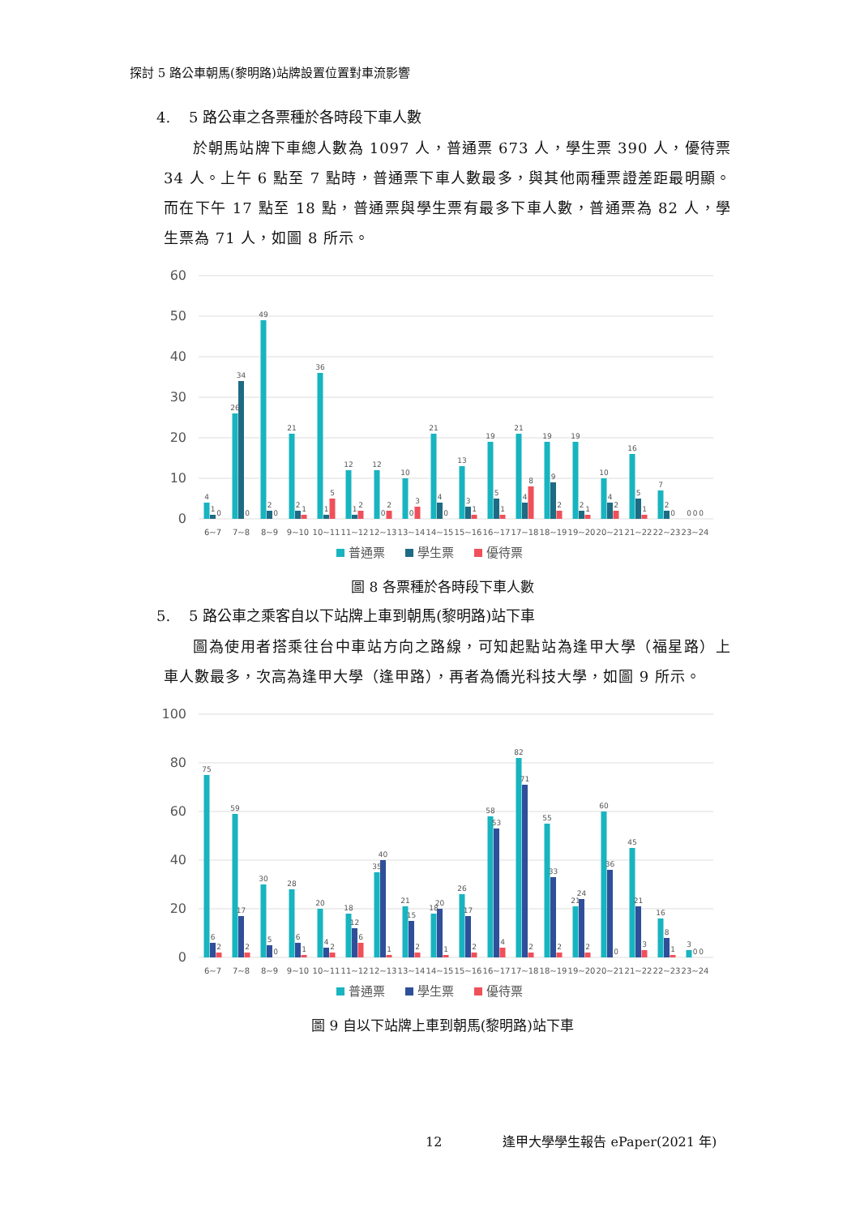探討 5 路公車朝馬(黎明路)站牌設置位置對車流影響
4. 5 路公車之各票種於各時段下車人數
於朝馬站牌下車總人數為 1097 人，普通票 673 人，學生票 390 人，優待票 34 人。上午 6 點至 7 點時，普通票下車人數最多，與其他兩種票證差距最明顯。而在下午 17 點至 18 點，普通票與學生票有最多下車人數，普通票為 82 人，學生票為 71 人，如圖 8 所示。
60
50
40
30
20
10
0
4
1
0
6~7
26
34
0
7~8
49
2
0
8~9
21
2
1
9~10
36
1
5
10~11
12
1
2
11~12
12
0
2
12~13
10
0
3
13~14
21
4
0
14~15
13
3
1
15~16
19
5
1
16~17
21
4
8
17~18
19
9
2
18~19
19
2
1
19~20
10
4
2
20~21
16
5
1
21~22
7
2
0
22~23
0
0
0
23~24
普通票
學生票
優待票
圖 8 各票種於各時段下車人數
5. 5 路公車之乘客自以下站牌上車到朝馬(黎明路)站下車
圖為使用者搭乘往台中車站方向之路線，可知起點站為逢甲大學（福星路）上車人數最多，次高為逢甲大學（逢甲路），再者為僑光科技大學，如圖 9 所示。
100
80
60
40
20
0
75
6
2
6~7
59
17
2
7~8
30
5
0
8~9
28
6
1
9~10
20
4
2
10~11
18
12
6
11~12
35
40
1
12~13
21
15
2
13~14
18
20
1
14~15
26
17
2
15~16
58
53
4
16~17
82
71
2
17~18
55
33
2
18~19
21
24
2
19~20
60
36
0
20~21
45
21
3
21~22
16
8
1
22~23
3
0
0
23~24
普通票
學生票
優待票
圖 9 自以下站牌上車到朝馬(黎明路)站下車
12 逢甲大學學生報告 ePaper(2021 年)